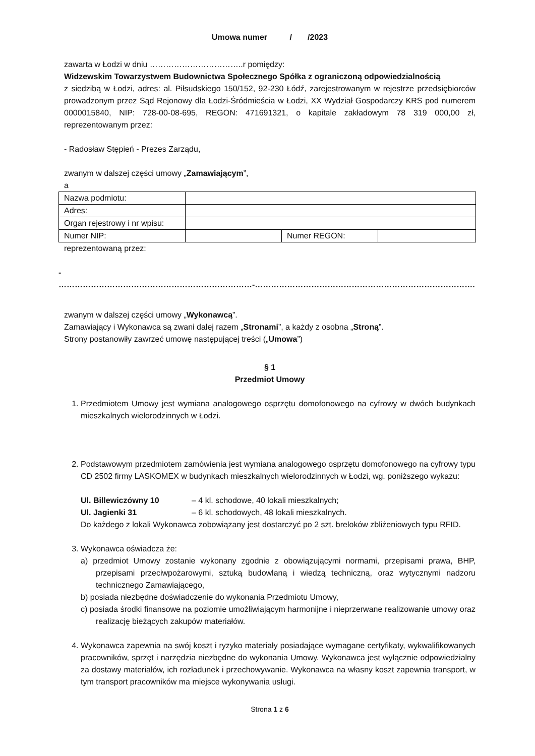Umowa numer / /2023
zawarta w Łodzi w dniu ……………………………..r pomiędzy:
Widzewskim Towarzystwem Budownictwa Społecznego Spółka z ograniczoną odpowiedzialnością
z siedzibą w Łodzi, adres: al. Piłsudskiego 150/152, 92-230 Łódź, zarejestrowanym w rejestrze przedsiębiorców prowadzonym przez Sąd Rejonowy dla Łodzi-Śródmieścia w Łodzi, XX Wydział Gospodarczy KRS pod numerem 0000015840, NIP: 728-00-08-695, REGON: 471691321, o kapitale zakładowym 78 319 000,00 zł, reprezentowanym przez:
- Radosław Stępień - Prezes Zarządu,
zwanym w dalszej części umowy „Zamawiającym”,
a
| Nazwa podmiotu: | | | |
| Adres: | | | |
| Organ rejestrowy i nr wpisu: | | | |
| Numer NIP: | | Numer REGON: | |
reprezentowaną przez:
- ………………………………………………………………-……………………………………………………………………….
zwanym w dalszej części umowy „Wykonawcą”.
Zamawiający i Wykonawca są zwani dalej razem „Stronami”, a każdy z osobna „Stroną”.
Strony postanowiły zawrzeć umowę następującej treści („Umowa”)
§ 1
Przedmiot Umowy
1. Przedmiotem Umowy jest wymiana analogowego osprzętu domofonowego na cyfrowy w dwóch budynkach mieszkalnych wielorodzinnych w Łodzi.
2. Podstawowym przedmiotem zamówienia jest wymiana analogowego osprzętu domofonowego na cyfrowy typu CD 2502 firmy LASKOMEX w budynkach mieszkalnych wielorodzinnych w Łodzi, wg. poniższego wykazu:
| Ul. Billewiczówny 10 | – 4 kl. schodowe, 40 lokali mieszkalnych; |
| Ul. Jagienki 31 | – 6 kl. schodowych, 48 lokali mieszkalnych. |
Do każdego z lokali Wykonawca zobowiązany jest dostarczyć po 2 szt. breloków zbliżeniowych typu RFID.
3. Wykonawca oświadcza że:
a) przedmiot Umowy zostanie wykonany zgodnie z obowiązującymi normami, przepisami prawa, BHP, przepisami przeciwpożarowymi, sztuką budowlaną i wiedzą techniczną, oraz wytycznymi nadzoru technicznego Zamawiającego,
b) posiada niezbędne doświadczenie do wykonania Przedmiotu Umowy,
c) posiada środki finansowe na poziomie umożliwiającym harmonijne i nieprzerwane realizowanie umowy oraz realizację bieżących zakupów materiałów.
4. Wykonawca zapewnia na swój koszt i ryzyko materiały posiadające wymagane certyfikaty, wykwalifikowanych pracowników, sprzęt i narzędzia niezbędne do wykonania Umowy. Wykonawca jest wyłącznie odpowiedzialny za dostawy materiałów, ich rozładunek i przechowywanie. Wykonawca na własny koszt zapewnia transport, w tym transport pracowników ma miejsce wykonywania usługi.
Strona 1 z 6